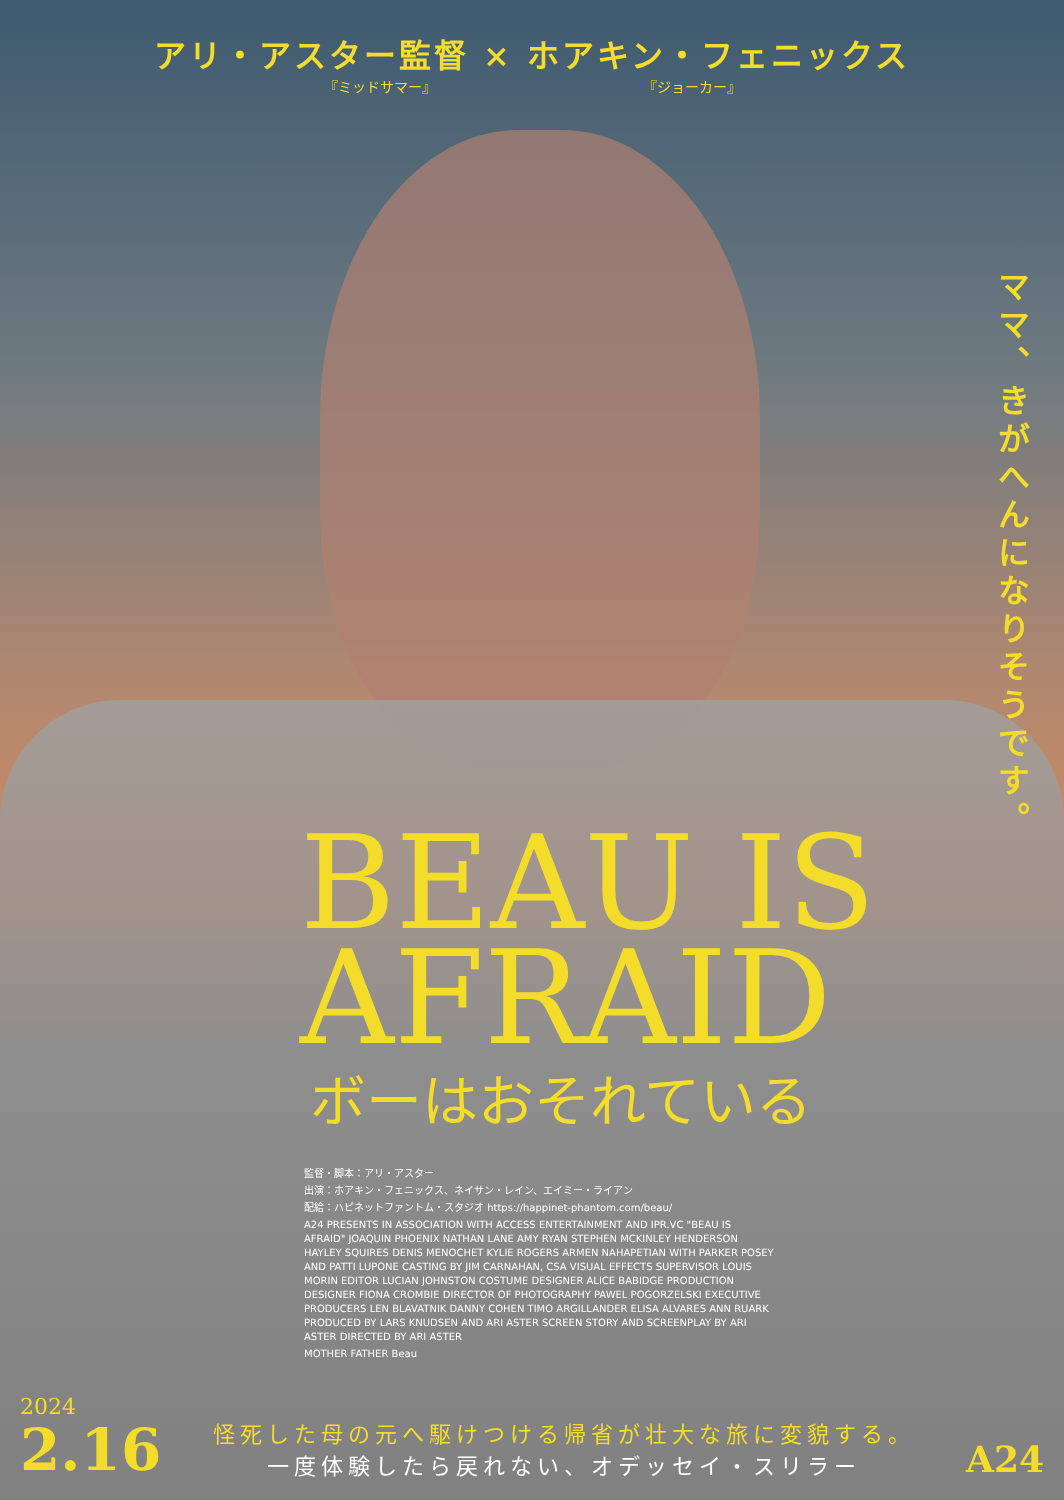アリ・アスター監督 × ホアキン・フェニックス
『ミッドサマー』 『ジョーカー』
ママ、きがへんになりそうです。
BEAU IS
AFRAID
ボーはおそれている
監督・脚本：アリ・アスター
出演：ホアキン・フェニックス、ネイサン・レイン、エイミー・ライアン
配給：ハピネットファントム・スタジオ https://happinet-phantom.com/beau/
A24 PRESENTS IN ASSOCIATION WITH ACCESS ENTERTAINMENT AND IPR.VC "BEAU IS AFRAID" JOAQUIN PHOENIX NATHAN LANE AMY RYAN STEPHEN MCKINLEY HENDERSON HAYLEY SQUIRES DENIS MENOCHET KYLIE ROGERS ARMEN NAHAPETIAN WITH PARKER POSEY AND PATTI LUPONE CASTING BY JIM CARNAHAN, CSA VISUAL EFFECTS SUPERVISOR LOUIS MORIN EDITOR LUCIAN JOHNSTON COSTUME DESIGNER ALICE BABIDGE PRODUCTION DESIGNER FIONA CROMBIE DIRECTOR OF PHOTOGRAPHY PAWEL POGORZELSKI EXECUTIVE PRODUCERS LEN BLAVATNIK DANNY COHEN TIMO ARGILLANDER ELISA ALVARES ANN RUARK PRODUCED BY LARS KNUDSEN AND ARI ASTER SCREEN STORY AND SCREENPLAY BY ARI ASTER DIRECTED BY ARI ASTER
MOTHER FATHER Beau
2024
2.16
怪死した母の元へ駆けつける帰省が壮大な旅に変貌する。
一度体験したら戻れない、オデッセイ・スリラー
A24